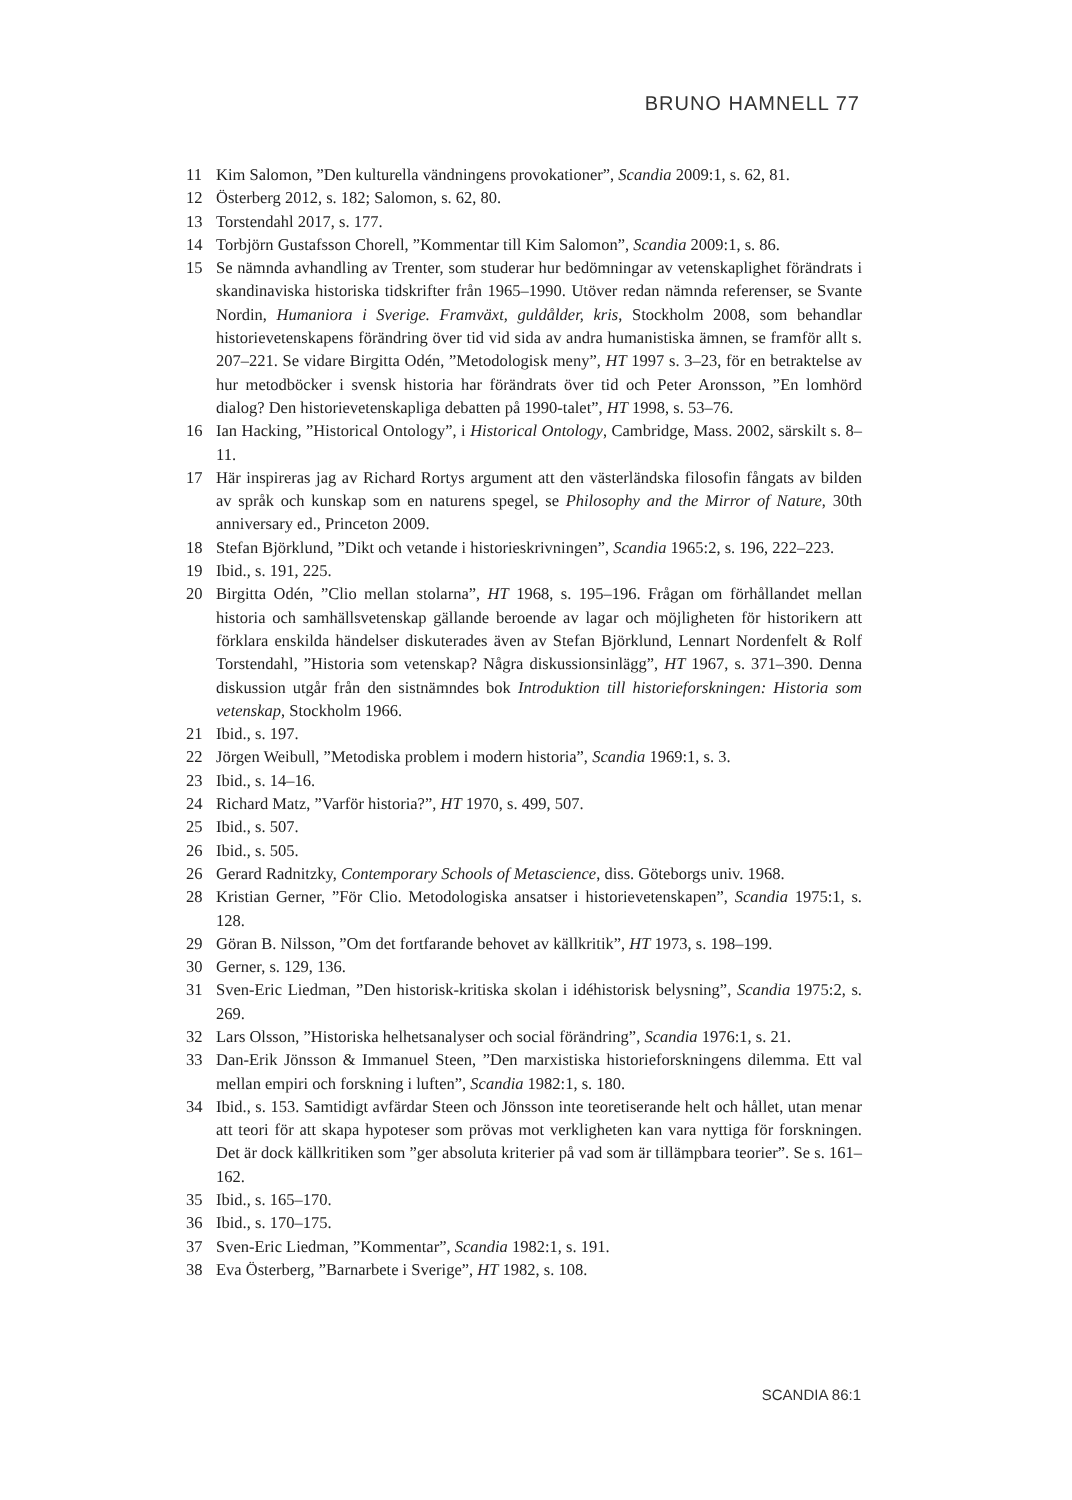BRUNO HAMNELL 77
11 Kim Salomon, ”Den kulturella vändningens provokationer”, Scandia 2009:1, s. 62, 81.
12 Österberg 2012, s. 182; Salomon, s. 62, 80.
13 Torstendahl 2017, s. 177.
14 Torbjörn Gustafsson Chorell, ”Kommentar till Kim Salomon”, Scandia 2009:1, s. 86.
15 Se nämnda avhandling av Trenter, som studerar hur bedömningar av vetenskaplighet förändrats i skandinaviska historiska tidskrifter från 1965–1990. Utöver redan nämnda referenser, se Svante Nordin, Humaniora i Sverige. Framväxt, guldålder, kris, Stockholm 2008, som behandlar historievetenskapens förändring över tid vid sida av andra humanistiska ämnen, se framför allt s. 207–221. Se vidare Birgitta Odén, ”Metodologisk meny”, HT 1997 s. 3–23, för en betraktelse av hur metodböcker i svensk historia har förändrats över tid och Peter Aronsson, ”En lomhörd dialog? Den historievetenskapliga debatten på 1990-talet”, HT 1998, s. 53–76.
16 Ian Hacking, ”Historical Ontology”, i Historical Ontology, Cambridge, Mass. 2002, särskilt s. 8–11.
17 Här inspireras jag av Richard Rortys argument att den västerländska filosofin fångats av bilden av språk och kunskap som en naturens spegel, se Philosophy and the Mirror of Nature, 30th anniversary ed., Princeton 2009.
18 Stefan Björklund, ”Dikt och vetande i historieskrivningen”, Scandia 1965:2, s. 196, 222–223.
19 Ibid., s. 191, 225.
20 Birgitta Odén, ”Clio mellan stolarna”, HT 1968, s. 195–196. Frågan om förhållandet mellan historia och samhällsvetenskap gällande beroende av lagar och möjligheten för historikern att förklara enskilda händelser diskuterades även av Stefan Björklund, Lennart Nordenfelt & Rolf Torstendahl, ”Historia som vetenskap? Några diskussionsinlägg”, HT 1967, s. 371–390. Denna diskussion utgår från den sistnämndes bok Introduktion till historieforskningen: Historia som vetenskap, Stockholm 1966.
21 Ibid., s. 197.
22 Jörgen Weibull, ”Metodiska problem i modern historia”, Scandia 1969:1, s. 3.
23 Ibid., s. 14–16.
24 Richard Matz, ”Varför historia?”, HT 1970, s. 499, 507.
25 Ibid., s. 507.
26 Ibid., s. 505.
26 Gerard Radnitzky, Contemporary Schools of Metascience, diss. Göteborgs univ. 1968.
28 Kristian Gerner, ”För Clio. Metodologiska ansatser i historievetenskapen”, Scandia 1975:1, s. 128.
29 Göran B. Nilsson, ”Om det fortfarande behovet av källkritik”, HT 1973, s. 198–199.
30 Gerner, s. 129, 136.
31 Sven-Eric Liedman, ”Den historisk-kritiska skolan i idéhistorisk belysning”, Scandia 1975:2, s. 269.
32 Lars Olsson, ”Historiska helhetsanalyser och social förändring”, Scandia 1976:1, s. 21.
33 Dan-Erik Jönsson & Immanuel Steen, ”Den marxistiska historieforskningens dilemma. Ett val mellan empiri och forskning i luften”, Scandia 1982:1, s. 180.
34 Ibid., s. 153. Samtidigt avfärdar Steen och Jönsson inte teoretiserande helt och hållet, utan menar att teori för att skapa hypoteser som prövas mot verkligheten kan vara nyttiga för forskningen. Det är dock källkritiken som ”ger absoluta kriterier på vad som är tillämpbara teorier”. Se s. 161–162.
35 Ibid., s. 165–170.
36 Ibid., s. 170–175.
37 Sven-Eric Liedman, ”Kommentar”, Scandia 1982:1, s. 191.
38 Eva Österberg, ”Barnarbete i Sverige”, HT 1982, s. 108.
SCANDIA 86:1